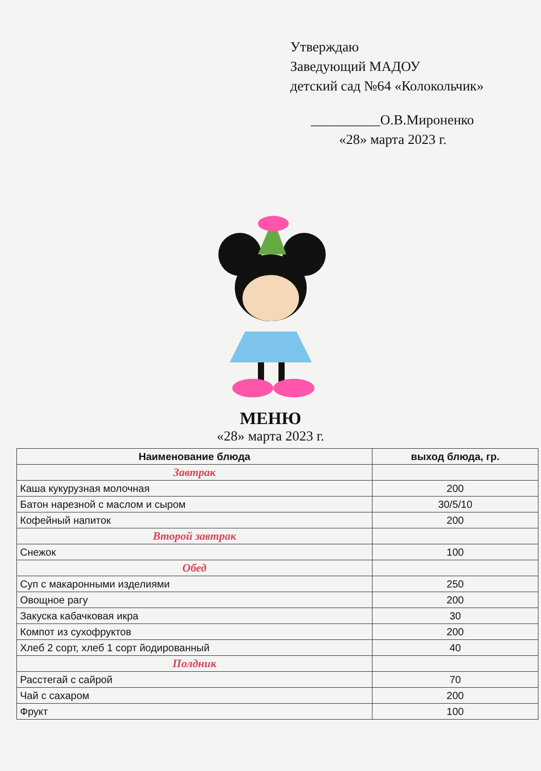Утверждаю
Заведующий МАДОУ
детский сад №64 «Колокольчик»
__________О.В.Мироненко
«28» марта 2023 г.
МЕНЮ
«28» марта 2023 г.
| Наименование блюда | выход блюда, гр. |
| --- | --- |
| Завтрак | |
| Каша кукурузная молочная | 200 |
| Батон нарезной с маслом и сыром | 30/5/10 |
| Кофейный напиток | 200 |
| Второй завтрак | |
| Снежок | 100 |
| Обед | |
| Суп с макаронными изделиями | 250 |
| Овощное рагу | 200 |
| Закуска кабачковая икра | 30 |
| Компот из сухофруктов | 200 |
| Хлеб 2 сорт, хлеб 1 сорт йодированный | 40 |
| Полдник | |
| Расстегай с сайрой | 70 |
| Чай с сахаром | 200 |
| Фрукт | 100 |